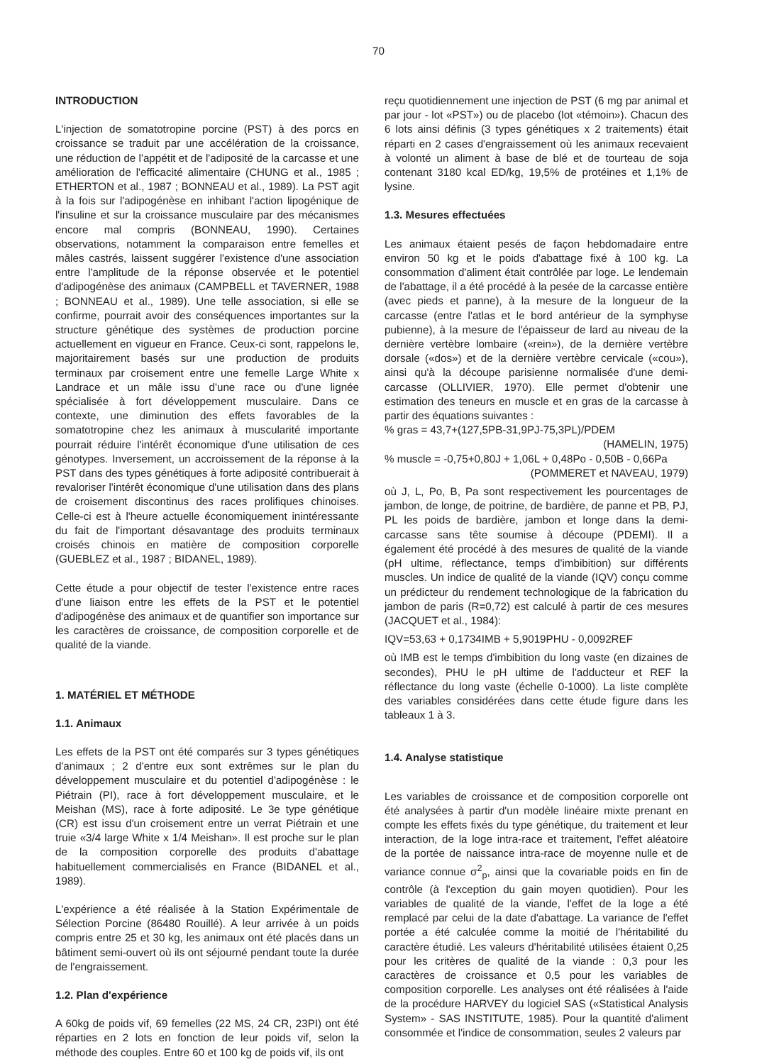70
INTRODUCTION
L'injection de somatotropine porcine (PST) à des porcs en croissance se traduit par une accélération de la croissance, une réduction de l'appétit et de l'adiposité de la carcasse et une amélioration de l'efficacité alimentaire (CHUNG et al., 1985 ; ETHERTON et al., 1987 ; BONNEAU et al., 1989). La PST agit à la fois sur l'adipogénèse en inhibant l'action lipogénique de l'insuline et sur la croissance musculaire par des mécanismes encore mal compris (BONNEAU, 1990). Certaines observations, notamment la comparaison entre femelles et mâles castrés, laissent suggérer l'existence d'une association entre l'amplitude de la réponse observée et le potentiel d'adipogénèse des animaux (CAMPBELL et TAVERNER, 1988 ; BONNEAU et al., 1989). Une telle association, si elle se confirme, pourrait avoir des conséquences importantes sur la structure génétique des systèmes de production porcine actuellement en vigueur en France. Ceux-ci sont, rappelons le, majoritairement basés sur une production de produits terminaux par croisement entre une femelle Large White x Landrace et un mâle issu d'une race ou d'une lignée spécialisée à fort développement musculaire. Dans ce contexte, une diminution des effets favorables de la somatotropine chez les animaux à muscularité importante pourrait réduire l'intérêt économique d'une utilisation de ces génotypes. Inversement, un accroissement de la réponse à la PST dans des types génétiques à forte adiposité contribuerait à revaloriser l'intérêt économique d'une utilisation dans des plans de croisement discontinus des races prolifiques chinoises. Celle-ci est à l'heure actuelle économiquement inintéressante du fait de l'important désavantage des produits terminaux croisés chinois en matière de composition corporelle (GUEBLEZ et al., 1987 ; BIDANEL, 1989).
Cette étude a pour objectif de tester l'existence entre races d'une liaison entre les effets de la PST et le potentiel d'adipogénèse des animaux et de quantifier son importance sur les caractères de croissance, de composition corporelle et de qualité de la viande.
1. MATÉRIEL ET MÉTHODE
1.1. Animaux
Les effets de la PST ont été comparés sur 3 types génétiques d'animaux ; 2 d'entre eux sont extrêmes sur le plan du développement musculaire et du potentiel d'adipogénèse : le Piétrain (PI), race à fort développement musculaire, et le Meishan (MS), race à forte adiposité. Le 3e type génétique (CR) est issu d'un croisement entre un verrat Piétrain et une truie «3/4 large White x 1/4 Meishan». Il est proche sur le plan de la composition corporelle des produits d'abattage habituellement commercialisés en France (BIDANEL et al., 1989).
L'expérience a été réalisée à la Station Expérimentale de Sélection Porcine (86480 Rouillé). A leur arrivée à un poids compris entre 25 et 30 kg, les animaux ont été placés dans un bâtiment semi-ouvert où ils ont séjourné pendant toute la durée de l'engraissement.
1.2. Plan d'expérience
A 60kg de poids vif, 69 femelles (22 MS, 24 CR, 23PI) ont été réparties en 2 lots en fonction de leur poids vif, selon la méthode des couples. Entre 60 et 100 kg de poids vif, ils ont
reçu quotidiennement une injection de PST (6 mg par animal et par jour - lot «PST») ou de placebo (lot «témoin»). Chacun des 6 lots ainsi définis (3 types génétiques x 2 traitements) était réparti en 2 cases d'engraissement où les animaux recevaient à volonté un aliment à base de blé et de tourteau de soja contenant 3180 kcal ED/kg, 19,5% de protéines et 1,1% de lysine.
1.3. Mesures effectuées
Les animaux étaient pesés de façon hebdomadaire entre environ 50 kg et le poids d'abattage fixé à 100 kg. La consommation d'aliment était contrôlée par loge. Le lendemain de l'abattage, il a été procédé à la pesée de la carcasse entière (avec pieds et panne), à la mesure de la longueur de la carcasse (entre l'atlas et le bord antérieur de la symphyse pubienne), à la mesure de l'épaisseur de lard au niveau de la dernière vertèbre lombaire («rein»), de la dernière vertèbre dorsale («dos») et de la dernière vertèbre cervicale («cou»), ainsi qu'à la découpe parisienne normalisée d'une demi-carcasse (OLLIVIER, 1970). Elle permet d'obtenir une estimation des teneurs en muscle et en gras de la carcasse à partir des équations suivantes :
% gras = 43,7+(127,5PB-31,9PJ-75,3PL)/PDEM
(HAMELIN, 1975)
% muscle = -0,75+0,80J + 1,06L + 0,48Po - 0,50B - 0,66Pa
(POMMERET et NAVEAU, 1979)
où J, L, Po, B, Pa sont respectivement les pourcentages de jambon, de longe, de poitrine, de bardière, de panne et PB, PJ, PL les poids de bardière, jambon et longe dans la demi-carcasse sans tête soumise à découpe (PDEMI). Il a également été procédé à des mesures de qualité de la viande (pH ultime, réflectance, temps d'imbibition) sur différents muscles. Un indice de qualité de la viande (IQV) conçu comme un prédicteur du rendement technologique de la fabrication du jambon de paris (R=0,72) est calculé à partir de ces mesures (JACQUET et al., 1984):
IQV=53,63 + 0,1734IMB + 5,9019PHU - 0,0092REF
où IMB est le temps d'imbibition du long vaste (en dizaines de secondes), PHU le pH ultime de l'adducteur et REF la réflectance du long vaste (échelle 0-1000). La liste complète des variables considérées dans cette étude figure dans les tableaux 1 à 3.
1.4. Analyse statistique
Les variables de croissance et de composition corporelle ont été analysées à partir d'un modèle linéaire mixte prenant en compte les effets fixés du type génétique, du traitement et leur interaction, de la loge intra-race et traitement, l'effet aléatoire de la portée de naissance intra-race de moyenne nulle et de variance connue σ<sup>2</sup><sub>p</sub>, ainsi que la covariable poids en fin de contrôle (à l'exception du gain moyen quotidien). Pour les variables de qualité de la viande, l'effet de la loge a été remplacé par celui de la date d'abattage. La variance de l'effet portée a été calculée comme la moitié de l'héritabilité du caractère étudié. Les valeurs d'héritabilité utilisées étaient 0,25 pour les critères de qualité de la viande : 0,3 pour les caractères de croissance et 0,5 pour les variables de composition corporelle. Les analyses ont été réalisées à l'aide de la procédure HARVEY du logiciel SAS («Statistical Analysis System» - SAS INSTITUTE, 1985). Pour la quantité d'aliment consommée et l'indice de consommation, seules 2 valeurs par